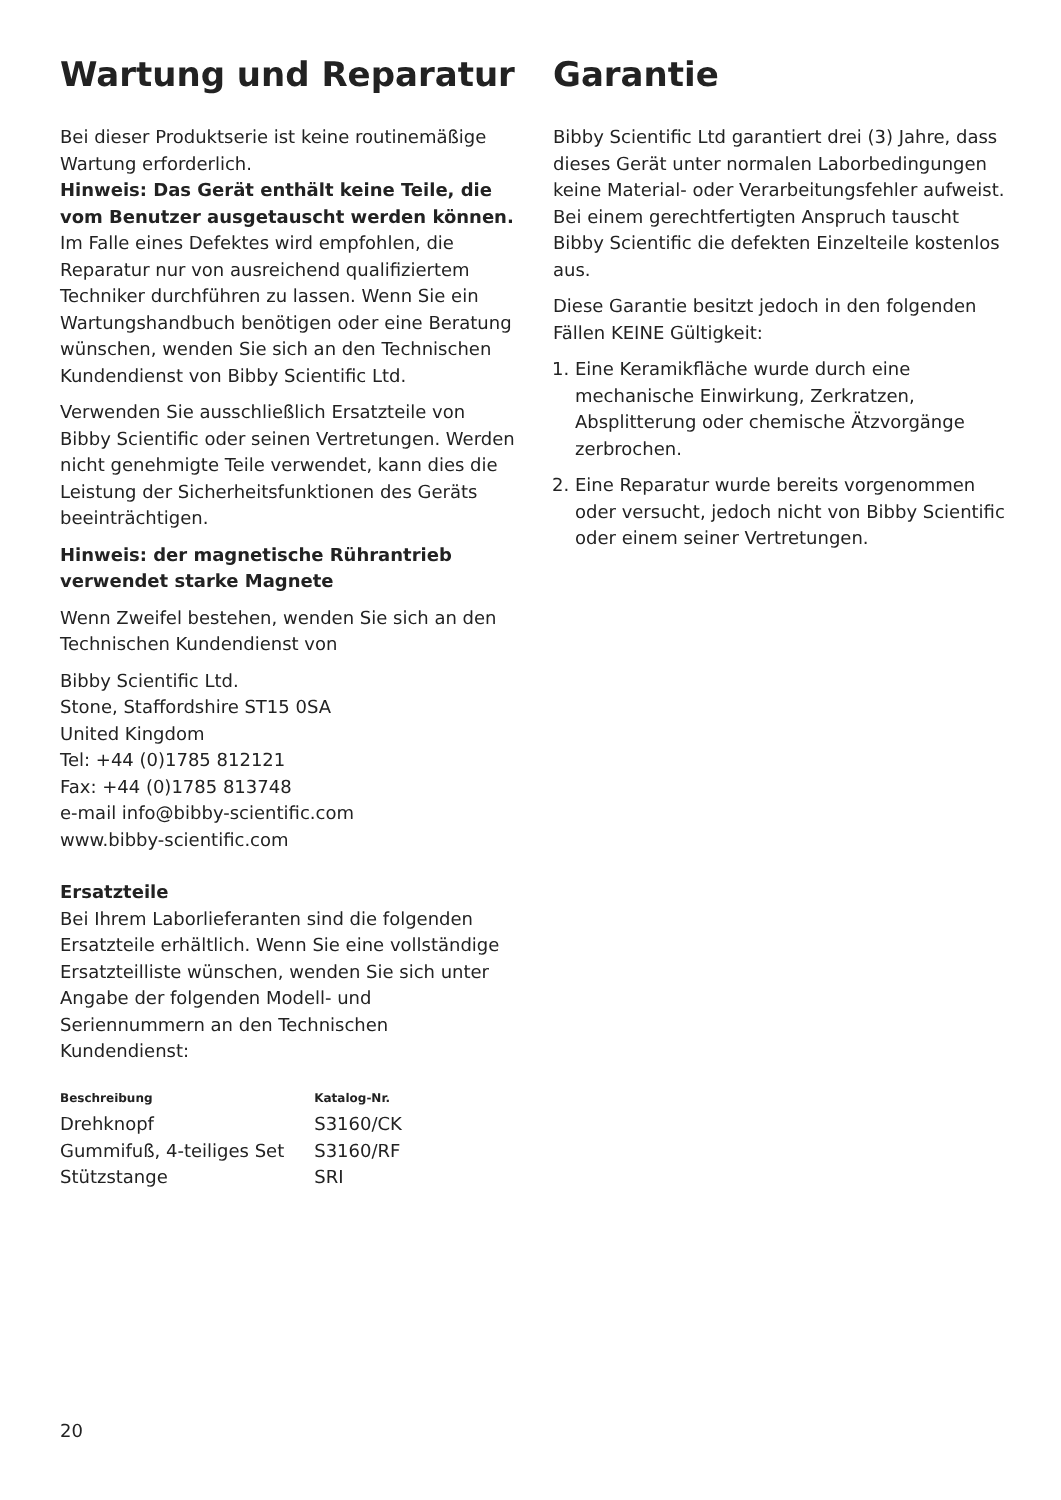Wartung und Reparatur
Bei dieser Produktserie ist keine routinemäßige Wartung erforderlich.
Hinweis: Das Gerät enthält keine Teile, die vom Benutzer ausgetauscht werden können.
Im Falle eines Defektes wird empfohlen, die Reparatur nur von ausreichend qualifiziertem Techniker durchführen zu lassen. Wenn Sie ein Wartungshandbuch benötigen oder eine Beratung wünschen, wenden Sie sich an den Technischen Kundendienst von Bibby Scientific Ltd.
Verwenden Sie ausschließlich Ersatzteile von Bibby Scientific oder seinen Vertretungen. Werden nicht genehmigte Teile verwendet, kann dies die Leistung der Sicherheitsfunktionen des Geräts beeinträchtigen.
Hinweis: der magnetische Rührantrieb verwendet starke Magnete
Wenn Zweifel bestehen, wenden Sie sich an den Technischen Kundendienst von
Bibby Scientific Ltd.
Stone, Staffordshire ST15 0SA
United Kingdom
Tel: +44 (0)1785 812121
Fax: +44 (0)1785 813748
e-mail info@bibby-scientific.com
www.bibby-scientific.com
Ersatzteile
Bei Ihrem Laborlieferanten sind die folgenden Ersatzteile erhältlich. Wenn Sie eine vollständige Ersatzteilliste wünschen, wenden Sie sich unter Angabe der folgenden Modell- und Seriennummern an den Technischen Kundendienst:
| Beschreibung | Katalog-Nr. |
| --- | --- |
| Drehknopf | S3160/CK |
| Gummifuß, 4-teiliges Set | S3160/RF |
| Stützstange | SRI |
Garantie
Bibby Scientific Ltd garantiert drei (3) Jahre, dass dieses Gerät unter normalen Laborbedingungen keine Material- oder Verarbeitungsfehler aufweist. Bei einem gerechtfertigten Anspruch tauscht Bibby Scientific die defekten Einzelteile kostenlos aus.
Diese Garantie besitzt jedoch in den folgenden Fällen KEINE Gültigkeit:
1. Eine Keramikfläche wurde durch eine mechanische Einwirkung, Zerkratzen, Absplitterung oder chemische Ätzvorgänge zerbrochen.
2. Eine Reparatur wurde bereits vorgenommen oder versucht, jedoch nicht von Bibby Scientific oder einem seiner Vertretungen.
20